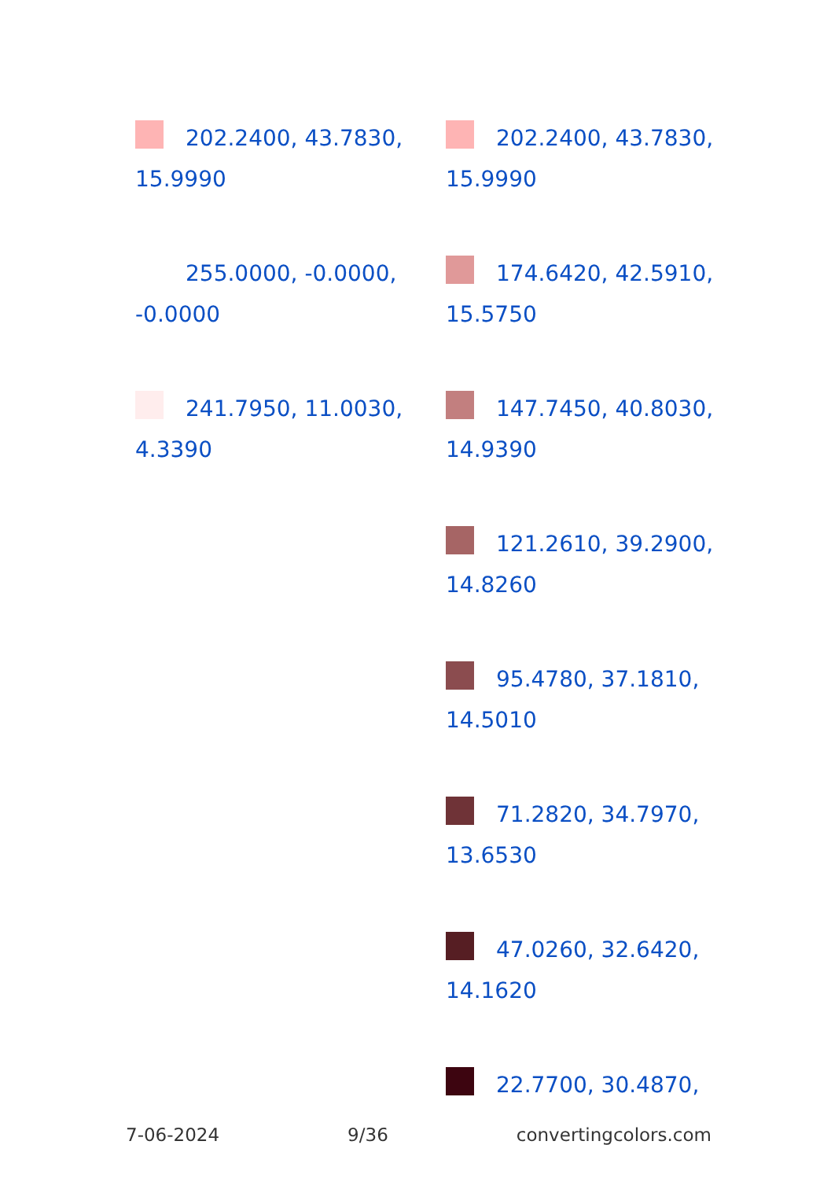202.2400, 43.7830, 15.9990
255.0000, -0.0000, -0.0000
241.7950, 11.0030, 4.3390
202.2400, 43.7830, 15.9990
174.6420, 42.5910, 15.5750
147.7450, 40.8030, 14.9390
121.2610, 39.2900, 14.8260
95.4780, 37.1810, 14.5010
71.2820, 34.7970, 13.6530
47.0260, 32.6420, 14.1620
22.7700, 30.4870,
7-06-2024 9/36 convertingcolors.com